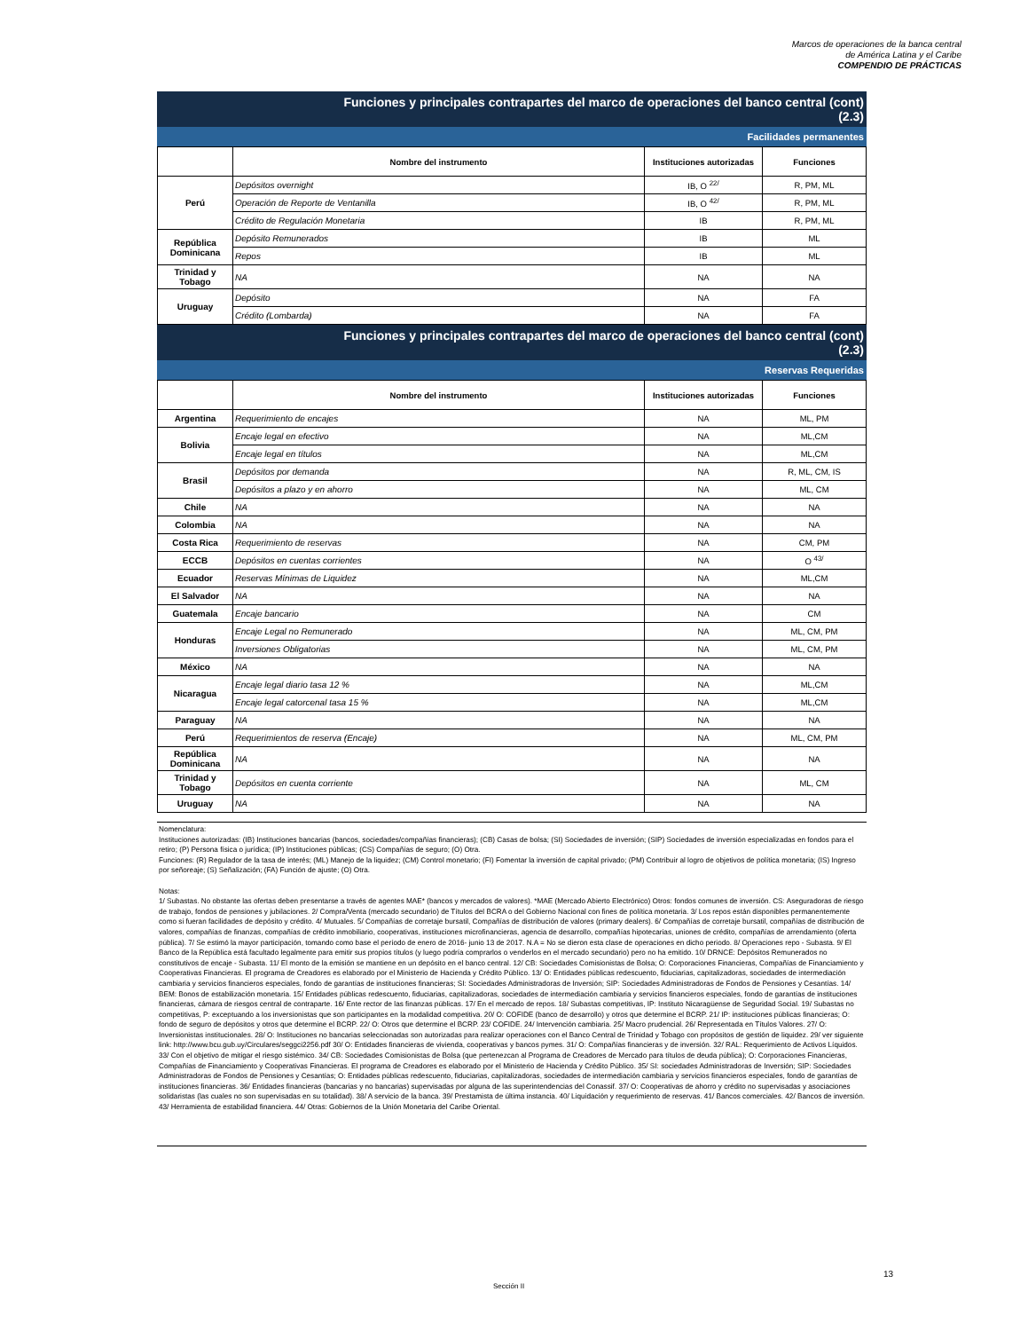Marcos de operaciones de la banca central
de América Latina y el Caribe
COMPENDIO DE PRÁCTICAS
Funciones y principales contrapartes del marco de operaciones del banco central (cont)
(2.3)
Facilidades permanentes
| | Nombre del instrumento | Instituciones autorizadas | Funciones |
| --- | --- | --- | --- |
| Perú | Depósitos overnight | IB, O <sup>22/</sup> | R, PM, ML |
| | Operación de Reporte de Ventanilla | IB, O <sup>42/</sup> | R, PM, ML |
| | Crédito de Regulación Monetaria | IB | R, PM, ML |
| República Dominicana | Depósito Remunerados | IB | ML |
| | Repos | IB | ML |
| Trinidad y Tobago | NA | NA | NA |
| Uruguay | Depósito | NA | FA |
| | Crédito (Lombarda) | NA | FA |
Funciones y principales contrapartes del marco de operaciones del banco central (cont)
(2.3)
Reservas Requeridas
| | Nombre del instrumento | Instituciones autorizadas | Funciones |
| --- | --- | --- | --- |
| Argentina | Requerimiento de encajes | NA | ML, PM |
| Bolivia | Encaje legal en efectivo | NA | ML,CM |
| | Encaje legal en títulos | NA | ML,CM |
| Brasil | Depósitos por demanda | NA | R, ML, CM, IS |
| | Depósitos a plazo y en ahorro | NA | ML, CM |
| Chile | NA | NA | NA |
| Colombia | NA | NA | NA |
| Costa Rica | Requerimiento de reservas | NA | CM, PM |
| ECCB | Depósitos en cuentas corrientes | NA | O <sup>43/</sup> |
| Ecuador | Reservas Mínimas de Liquidez | NA | ML,CM |
| El Salvador | NA | NA | NA |
| Guatemala | Encaje bancario | NA | CM |
| Honduras | Encaje Legal no Remunerado | NA | ML, CM, PM |
| | Inversiones Obligatorias | NA | ML, CM, PM |
| México | NA | NA | NA |
| Nicaragua | Encaje legal diario tasa 12 % | NA | ML,CM |
| | Encaje legal catorcenal tasa 15 % | NA | ML,CM |
| Paraguay | NA | NA | NA |
| Perú | Requerimientos de reserva (Encaje) | NA | ML, CM, PM |
| República Dominicana | NA | NA | NA |
| Trinidad y Tobago | Depósitos en cuenta corriente | NA | ML, CM |
| Uruguay | NA | NA | NA |
Nomenclatura:
Instituciones autorizadas: (IB) Instituciones bancarias (bancos, sociedades/compañías financieras); (CB) Casas de bolsa; (SI) Sociedades de inversión; (SIP) Sociedades de inversión especializadas en fondos para el retiro; (P) Persona física o jurídica; (IP) Instituciones públicas; (CS) Compañías de seguro; (O) Otra.
Funciones: (R) Regulador de la tasa de interés; (ML) Manejo de la liquidez; (CM) Control monetario; (FI) Fomentar la inversión de capital privado; (PM) Contribuir al logro de objetivos de política monetaria; (IS) Ingreso por señoreaje; (S) Señalización; (FA) Función de ajuste; (O) Otra.
Notas:
1/ Subastas. No obstante las ofertas deben presentarse a través de agentes MAE* (bancos y mercados de valores). *MAE (Mercado Abierto Electrónico) Otros: fondos comunes de inversión. CS: Aseguradoras de riesgo de trabajo, fondos de pensiones y jubilaciones. 2/ Compra/Venta (mercado secundario) de Títulos del BCRA o del Gobierno Nacional con fines de política monetaria. 3/ Los repos están disponibles permanentemente como si fueran facilidades de depósito y crédito. 4/ Mutuales. 5/ Compañías de corretaje bursatil, Compañías de distribución de valores (primary dealers). 6/ Compañías de corretaje bursatil, compañías de distribución de valores, compañías de finanzas, compañías de crédito inmobiliario, cooperativas, instituciones microfinancieras, agencia de desarrollo, compañías hipotecarias, uniones de crédito, compañías de arrendamiento (oferta pública). 7/ Se estimó la mayor participación, tomando como base el período de enero de 2016- junio 13 de 2017. N.A = No se dieron esta clase de operaciones en dicho periodo. 8/ Operaciones repo - Subasta. 9/ El Banco de la República está facultado legalmente para emitir sus propios títulos (y luego podría comprarlos o venderlos en el mercado secundario) pero no ha emitido. 10/ DRNCE: Depósitos Remunerados no constitutivos de encaje - Subasta. 11/ El monto de la emisión se mantiene en un depósito en el banco central. 12/ CB: Sociedades Comisionistas de Bolsa; O: Corporaciones Financieras, Compañías de Financiamiento y Cooperativas Financieras. El programa de Creadores es elaborado por el Ministerio de Hacienda y Crédito Público. 13/ O: Entidades públicas redescuento, fiduciarias, capitalizadoras, sociedades de intermediación cambiaria y servicios financieros especiales, fondo de garantías de instituciones financieras; SI: Sociedades Administradoras de Inversión; SIP: Sociedades Administradoras de Fondos de Pensiones y Cesantías. 14/ BEM: Bonos de estabilización monetaria. 15/ Entidades públicas redescuento, fiduciarias, capitalizadoras, sociedades de intermediación cambiaria y servicios financieros especiales, fondo de garantías de instituciones financieras, cámara de riesgos central de contraparte. 16/ Ente rector de las finanzas públicas. 17/ En el mercado de repos. 18/ Subastas competitivas, IP: Instituto Nicaragüense de Seguridad Social. 19/ Subastas no competitivas, P: exceptuando a los inversionistas que son participantes en la modalidad competitiva. 20/ O: COFIDE (banco de desarrollo) y otros que determine el BCRP. 21/ IP: instituciones públicas financieras; O: fondo de seguro de depósitos y otros que determine el BCRP. 22/ O: Otros que determine el BCRP. 23/ COFIDE. 24/ Intervención cambiaria. 25/ Macro prudencial. 26/ Representada en Títulos Valores. 27/ O: Inversionistas institucionales. 28/ O: Instituciones no bancarias seleccionadas son autorizadas para realizar operaciones con el Banco Central de Trinidad y Tobago con propósitos de gestión de liquidez. 29/ ver siguiente link: http://www.bcu.gub.uy/Circulares/seggci2256.pdf 30/ O: Entidades financieras de vivienda, cooperativas y bancos pymes. 31/ O: Compañías financieras y de inversión. 32/ RAL: Requerimiento de Activos Líquidos. 33/ Con el objetivo de mitigar el riesgo sistémico. 34/ CB: Sociedades Comisionistas de Bolsa (que pertenezcan al Programa de Creadores de Mercado para títulos de deuda pública); O: Corporaciones Financieras, Compañías de Financiamiento y Cooperativas Financieras. El programa de Creadores es elaborado por el Ministerio de Hacienda y Crédito Público. 35/ SI: sociedades Administradoras de Inversión; SIP: Sociedades Administradoras de Fondos de Pensiones y Cesantías; O: Entidades públicas redescuento, fiduciarias, capitalizadoras, sociedades de intermediación cambiaria y servicios financieros especiales, fondo de garantías de instituciones financieras. 36/ Entidades financieras (bancarias y no bancarias) supervisadas por alguna de las superintendencias del Conassif. 37/ O: Cooperativas de ahorro y crédito no supervisadas y asociaciones solidaristas (las cuales no son supervisadas en su totalidad). 38/ A servicio de la banca. 39/ Prestamista de última instancia. 40/ Liquidación y requerimiento de reservas. 41/ Bancos comerciales. 42/ Bancos de inversión. 43/ Herramienta de estabilidad financiera. 44/ Otras: Gobiernos de la Unión Monetaria del Caribe Oriental.
13
Sección II